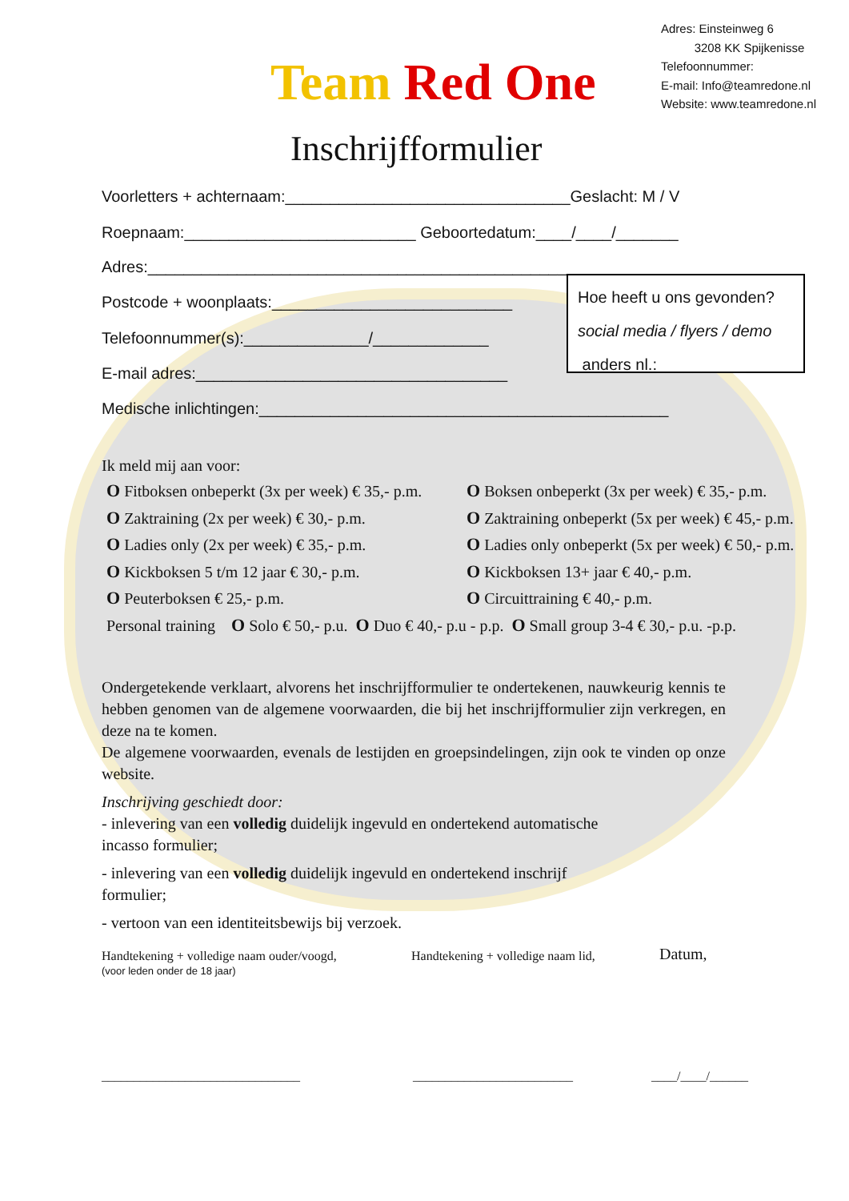Adres: Einsteinweg 6
3208 KK Spijkenisse
Telefoonnummer:
E-mail: Info@teamredone.nl
Website: www.teamredone.nl
Team Red One
Inschrijfformulier
Voorletters + achternaam:________________________________Geslacht: M / V
Roepnaam:__________________________ Geboortedatum:____/____/_______
Adres:___________________________________________________
Postcode + woonplaats:___________________________
Telefoonnummer(s):______________/_____________
E-mail adres:___________________________________
Medische inlichtingen:______________________________________________
Hoe heeft u ons gevonden?
social media / flyers / demo
anders nl.:__________
Ik meld mij aan voor:
O Fitboksen onbeperkt (3x per week) € 35,- p.m. O Boksen onbeperkt (3x per week) € 35,- p.m.
O Zaktraining (2x per week) € 30,- p.m. O Zaktraining onbeperkt (5x per week) € 45,- p.m.
O Ladies only (2x per week) € 35,- p.m. O Ladies only onbeperkt (5x per week) € 50,- p.m.
O Kickboksen 5 t/m 12 jaar € 30,- p.m. O Kickboksen 13+ jaar € 40,- p.m.
O Peuterboksen € 25,- p.m. O Circuittraining € 40,- p.m.
Personal training O Solo € 50,- p.u. O Duo € 40,- p.u - p.p. O Small group 3-4 € 30,- p.u. -p.p.
Ondergetekende verklaart, alvorens het inschrijfformulier te ondertekenen, nauwkeurig kennis te hebben genomen van de algemene voorwaarden, die bij het inschrijfformulier zijn verkregen, en deze na te komen.
De algemene voorwaarden, evenals de lestijden en groepsindelingen, zijn ook te vinden op onze website.
Inschrijving geschiedt door:
- inlevering van een volledig duidelijk ingevuld en ondertekend automatische
incasso formulier;
- inlevering van een volledig duidelijk ingevuld en ondertekend inschrijf
formulier;
- vertoon van een identiteitsbewijs bij verzoek.
Handtekening + volledige naam ouder/voogd,
(voor leden onder de 18 jaar)
Handtekening + volledige naam lid,
Datum,
_______________________________
_________________________ ____/____/______